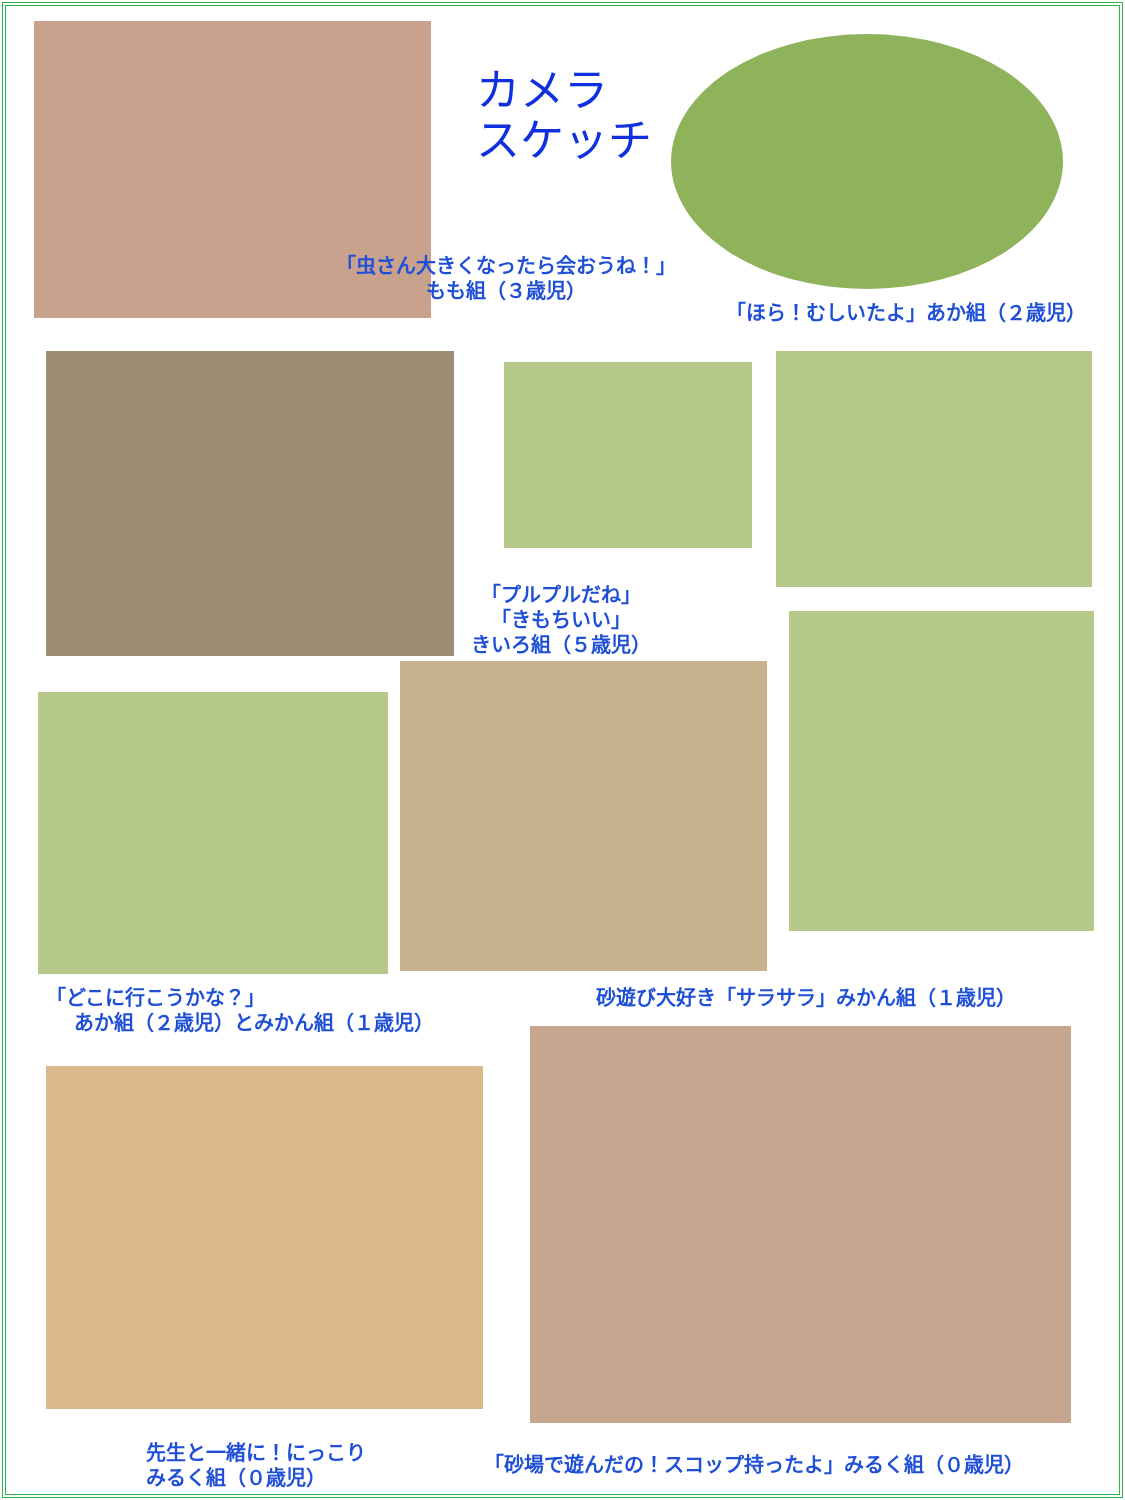カメラ
スケッチ
「虫さん大きくなったら会おうね！」
もも組（３歳児）
「ほら！むしいたよ」あか組（２歳児）
「プルプルだね」
「きもちいい」
きいろ組（５歳児）
「どこに行こうかな？」
あか組（２歳児）とみかん組（１歳児）
砂遊び大好き「サラサラ」みかん組（１歳児）
先生と一緒に！にっこり
みるく組（０歳児）
「砂場で遊んだの！スコップ持ったよ」みるく組（０歳児）